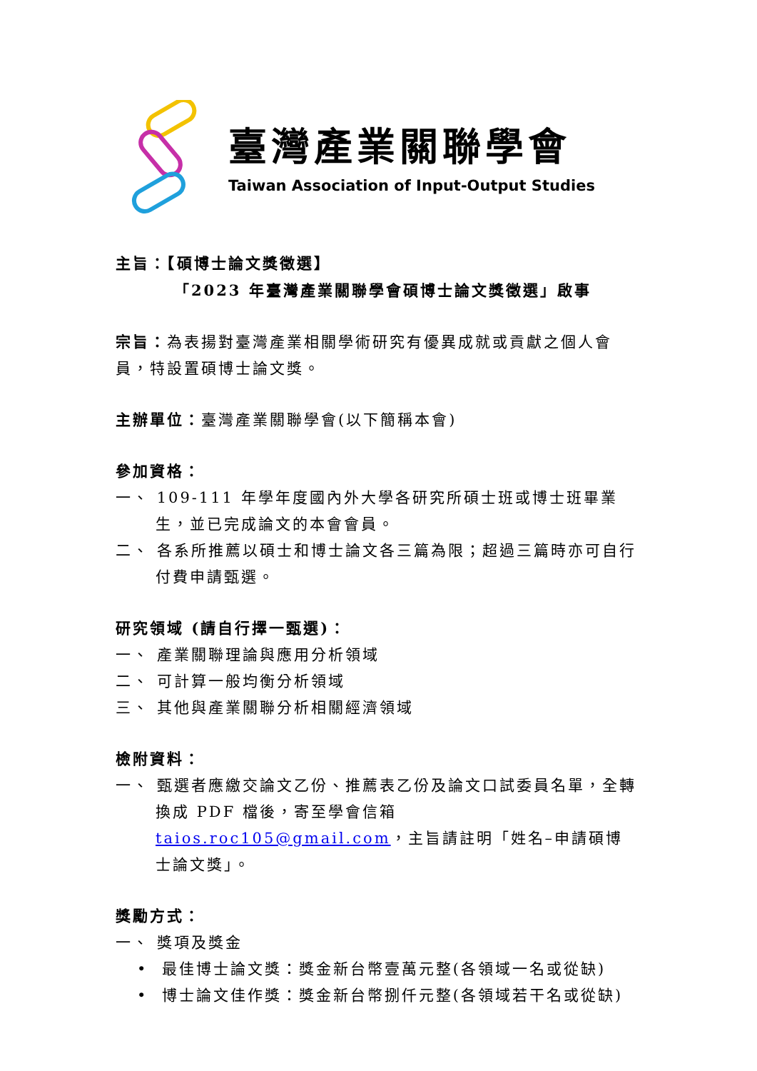臺灣產業關聯學會
Taiwan Association of Input-Output Studies
主旨：【碩博士論文獎徵選】
「2023 年臺灣產業關聯學會碩博士論文獎徵選」啟事
宗旨：為表揚對臺灣產業相關學術研究有優異成就或貢獻之個人會員，特設置碩博士論文獎。
主辦單位：臺灣產業關聯學會(以下簡稱本會)
參加資格：
一、 109-111 年學年度國內外大學各研究所碩士班或博士班畢業生，並已完成論文的本會會員。
二、 各系所推薦以碩士和博士論文各三篇為限；超過三篇時亦可自行付費申請甄選。
研究領域 (請自行擇一甄選)：
一、 產業關聯理論與應用分析領域
二、 可計算一般均衡分析領域
三、 其他與產業關聯分析相關經濟領域
檢附資料：
一、 甄選者應繳交論文乙份、推薦表乙份及論文口試委員名單，全轉換成 PDF 檔後，寄至學會信箱 taios.roc105@gmail.com，主旨請註明「姓名–申請碩博士論文獎」。
獎勵方式：
一、 獎項及獎金
• 最佳博士論文獎：獎金新台幣壹萬元整(各領域一名或從缺)
• 博士論文佳作獎：獎金新台幣捌仟元整(各領域若干名或從缺)